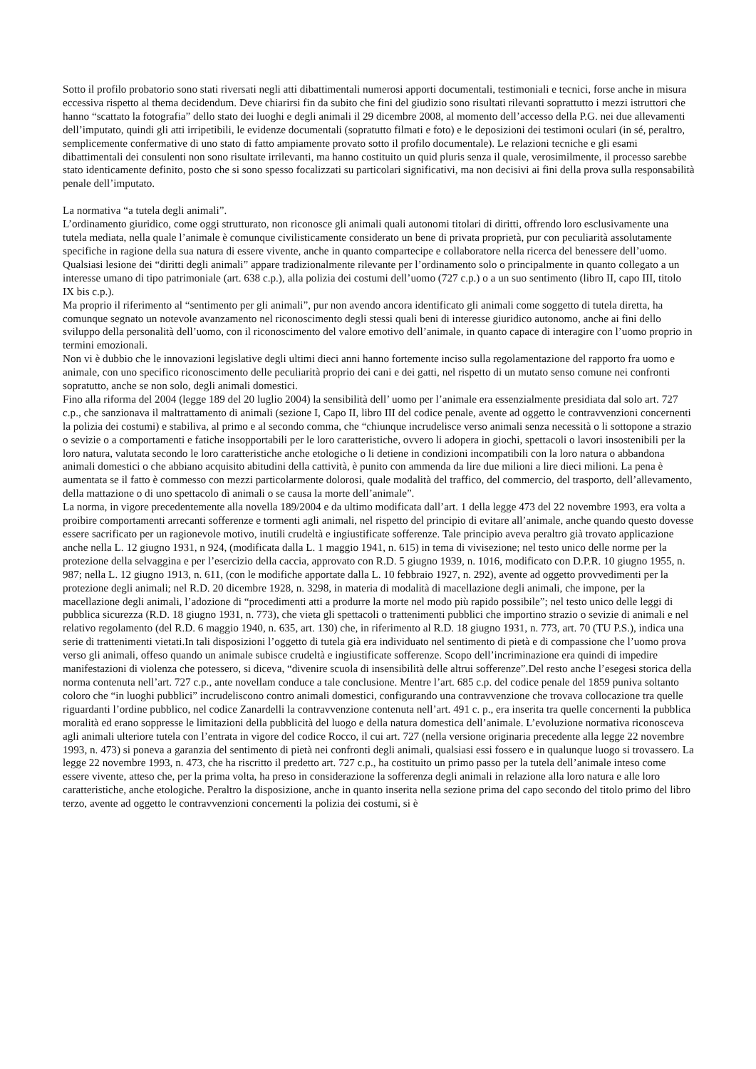Sotto il profilo probatorio sono stati riversati negli atti dibattimentali numerosi apporti documentali, testimoniali e tecnici, forse anche in misura eccessiva rispetto al thema decidendum. Deve chiarirsi fin da subito che fini del giudizio sono risultati rilevanti soprattutto i mezzi istruttori che hanno “scattato la fotografia” dello stato dei luoghi e degli animali il 29 dicembre 2008, al momento dell’accesso della P.G. nei due allevamenti dell’imputato, quindi gli atti irripetibili, le evidenze documentali (sopratutto filmati e foto) e le deposizioni dei testimoni oculari (in sé, peraltro, semplicemente confermative di uno stato di fatto ampiamente provato sotto il profilo documentale). Le relazioni tecniche e gli esami dibattimentali dei consulenti non sono risultate irrilevanti, ma hanno costituito un quid pluris senza il quale, verosimilmente, il processo sarebbe stato identicamente definito, posto che si sono spesso focalizzati su particolari significativi, ma non decisivi ai fini della prova sulla responsabilità penale dell’imputato.
La normativa “a tutela degli animali”.
L’ordinamento giuridico, come oggi strutturato, non riconosce gli animali quali autonomi titolari di diritti, offrendo loro esclusivamente una tutela mediata, nella quale l’animale è comunque civilisticamente considerato un bene di privata proprietà, pur con peculiarità assolutamente specifiche in ragione della sua natura di essere vivente, anche in quanto compartecipe e collaboratore nella ricerca del benessere dell’uomo.
Qualsiasi lesione dei “diritti degli animali” appare tradizionalmente rilevante per l’ordinamento solo o principalmente in quanto collegato a un interesse umano di tipo patrimoniale (art. 638 c.p.), alla polizia dei costumi dell’uomo (727 c.p.) o a un suo sentimento (libro II, capo III, titolo IX bis c.p.).
Ma proprio il riferimento al “sentimento per gli animali”, pur non avendo ancora identificato gli animali come soggetto di tutela diretta, ha comunque segnato un notevole avanzamento nel riconoscimento degli stessi quali beni di interesse giuridico autonomo, anche ai fini dello sviluppo della personalità dell’uomo, con il riconoscimento del valore emotivo dell’animale, in quanto capace di interagire con l’uomo proprio in termini emozionali.
Non vi è dubbio che le innovazioni legislative degli ultimi dieci anni hanno fortemente inciso sulla regolamentazione del rapporto fra uomo e animale, con uno specifico riconoscimento delle peculiarità proprio dei cani e dei gatti, nel rispetto di un mutato senso comune nei confronti sopratutto, anche se non solo, degli animali domestici.
Fino alla riforma del 2004 (legge 189 del 20 luglio 2004) la sensibilità dell’ uomo per l’animale era essenzialmente presidiata dal solo art. 727 c.p., che sanzionava il maltrattamento di animali (sezione I, Capo II, libro III del codice penale, avente ad oggetto le contravvenzioni concernenti la polizia dei costumi) e stabiliva, al primo e al secondo comma, che “chiunque incrudelisce verso animali senza necessità o li sottopone a strazio o sevizie o a comportamenti e fatiche insopportabili per le loro caratteristiche, ovvero li adopera in giochi, spettacoli o lavori insostenibili per la loro natura, valutata secondo le loro caratteristiche anche etologiche o li detiene in condizioni incompatibili con la loro natura o abbandona animali domestici o che abbiano acquisito abitudini della cattività, è punito con ammenda da lire due milioni a lire dieci milioni. La pena è aumentata se il fatto è commesso con mezzi particolarmente dolorosi, quale modalità del traffico, del commercio, del trasporto, dell’allevamento, della mattazione o di uno spettacolo dì animali o se causa la morte dell’animale”.
La norma, in vigore precedentemente alla novella 189/2004 e da ultimo modificata dall’art. 1 della legge 473 del 22 novembre 1993, era volta a proibire comportamenti arrecanti sofferenze e tormenti agli animali, nel rispetto del principio di evitare all’animale, anche quando questo dovesse essere sacrificato per un ragionevole motivo, inutili crudeltà e ingiustificate sofferenze. Tale principio aveva peraltro già trovato applicazione anche nella L. 12 giugno 1931, n 924, (modificata dalla L. 1 maggio 1941, n. 615) in tema di vivisezione; nel testo unico delle norme per la protezione della selvaggina e per l’esercizio della caccia, approvato con R.D. 5 giugno 1939, n. 1016, modificato con D.P.R. 10 giugno 1955, n. 987; nella L. 12 giugno 1913, n. 611, (con le modifiche apportate dalla L. 10 febbraio 1927, n. 292), avente ad oggetto provvedimenti per la protezione degli animali; nel R.D. 20 dicembre 1928, n. 3298, in materia di modalità di macellazione degli animali, che impone, per la macellazione degli animali, l’adozione di “procedimenti atti a produrre la morte nel modo più rapido possibile”; nel testo unico delle leggi di pubblica sicurezza (R.D. 18 giugno 1931, n. 773), che vieta gli spettacoli o trattenimenti pubblici che importino strazio o sevizie di animali e nel relativo regolamento (del R.D. 6 maggio 1940, n. 635, art. 130) che, in riferimento al R.D. 18 giugno 1931, n. 773, art. 70 (TU P.S.), indica una serie di trattenimenti vietati.In tali disposizioni l’oggetto di tutela già era individuato nel sentimento di pietà e di compassione che l’uomo prova verso gli animali, offeso quando un animale subisce crudeltà e ingiustificate sofferenze. Scopo dell’incriminazione era quindi di impedire manifestazioni di violenza che potessero, si diceva, “divenire scuola di insensibilità delle altrui sofferenze”.Del resto anche l’esegesi storica della norma contenuta nell’art. 727 c.p., ante novellam conduce a tale conclusione. Mentre l’art. 685 c.p. del codice penale del 1859 puniva soltanto coloro che “in luoghi pubblici” incrudeliscono contro animali domestici, configurando una contravvenzione che trovava collocazione tra quelle riguardanti l’ordine pubblico, nel codice Zanardelli la contravvenzione contenuta nell’art. 491 c. p., era inserita tra quelle concernenti la pubblica moralità ed erano soppresse le limitazioni della pubblicità del luogo e della natura domestica dell’animale. L’evoluzione normativa riconosceva agli animali ulteriore tutela con l’entrata in vigore del codice Rocco, il cui art. 727 (nella versione originaria precedente alla legge 22 novembre 1993, n. 473) si poneva a garanzia del sentimento di pietà nei confronti degli animali, qualsiasi essi fossero e in qualunque luogo si trovassero. La legge 22 novembre 1993, n. 473, che ha riscritto il predetto art. 727 c.p., ha costituito un primo passo per la tutela dell’animale inteso come essere vivente, atteso che, per la prima volta, ha preso in considerazione la sofferenza degli animali in relazione alla loro natura e alle loro caratteristiche, anche etologiche. Peraltro la disposizione, anche in quanto inserita nella sezione prima del capo secondo del titolo primo del libro terzo, avente ad oggetto le contravvenzioni concernenti la polizia dei costumi, si è